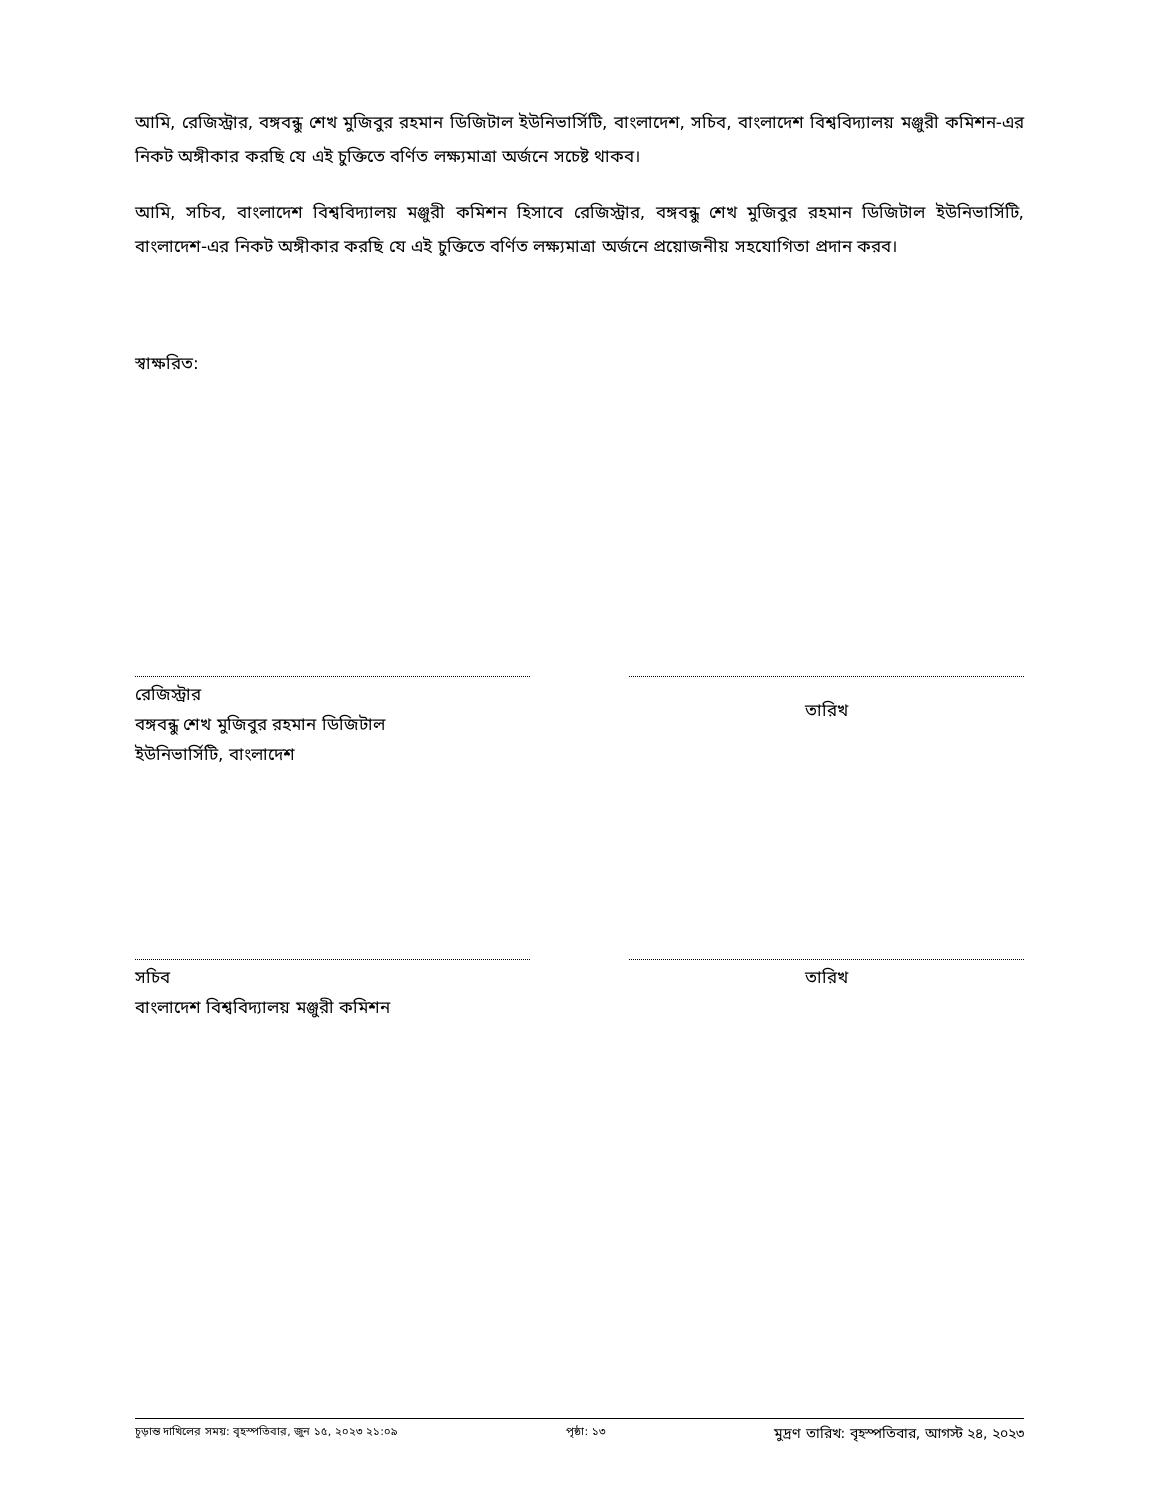আমি, রেজিস্ট্রার, বঙ্গবন্ধু শেখ মুজিবুর রহমান ডিজিটাল ইউনিভার্সিটি, বাংলাদেশ, সচিব, বাংলাদেশ বিশ্ববিদ্যালয় মঞ্জুরী কমিশন-এর নিকট অঙ্গীকার করছি যে এই চুক্তিতে বর্ণিত লক্ষ্যমাত্রা অর্জনে সচেষ্ট থাকব।
আমি, সচিব, বাংলাদেশ বিশ্ববিদ্যালয় মঞ্জুরী কমিশন হিসাবে রেজিস্ট্রার, বঙ্গবন্ধু শেখ মুজিবুর রহমান ডিজিটাল ইউনিভার্সিটি, বাংলাদেশ-এর নিকট অঙ্গীকার করছি যে এই চুক্তিতে বর্ণিত লক্ষ্যমাত্রা অর্জনে প্রয়োজনীয় সহযোগিতা প্রদান করব।
স্বাক্ষরিত:
রেজিস্ট্রার
বঙ্গবন্ধু শেখ মুজিবুর রহমান ডিজিটাল
ইউনিভার্সিটি, বাংলাদেশ
তারিখ
সচিব
বাংলাদেশ বিশ্ববিদ্যালয় মঞ্জুরী কমিশন
তারিখ
চূড়ান্ত দাখিলের সময়: বৃহস্পতিবার, জুন ১৫, ২০২৩ ২১:০৯ পৃষ্ঠা: ১৩ মুদ্রণ তারিখ: বৃহস্পতিবার, আগস্ট ২৪, ২০২৩